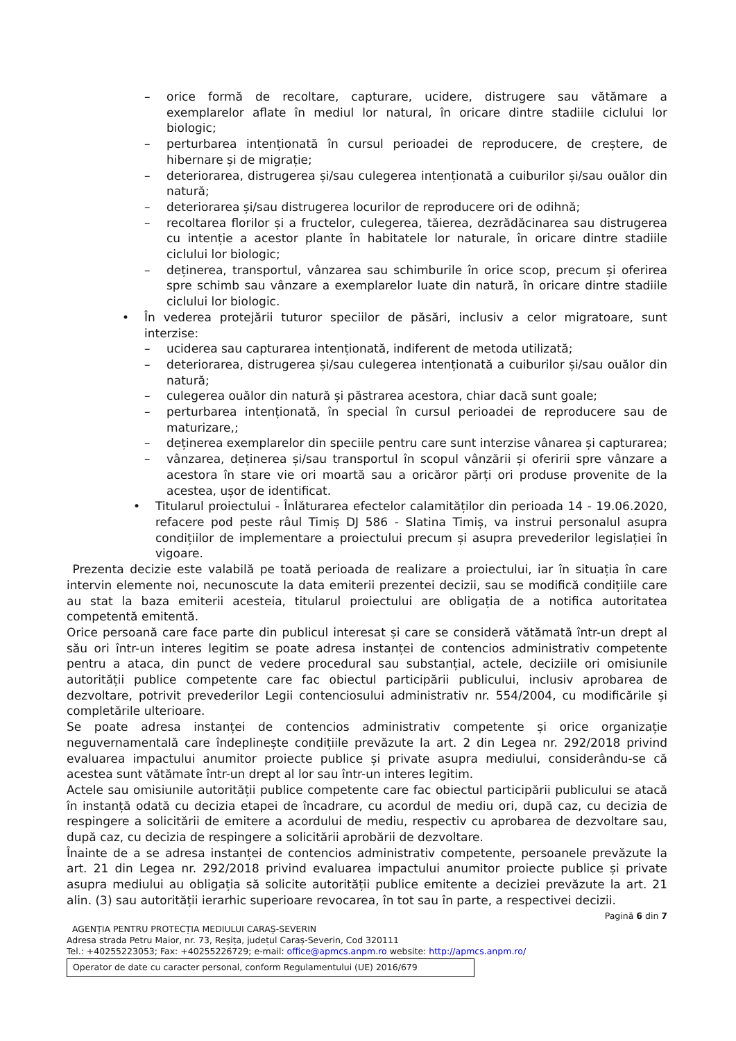– orice formă de recoltare, capturare, ucidere, distrugere sau vătămare a exemplarelor aflate în mediul lor natural, în oricare dintre stadiile ciclului lor biologic;
– perturbarea intenționată în cursul perioadei de reproducere, de creștere, de hibernare și de migrație;
– deteriorarea, distrugerea și/sau culegerea intenționată a cuiburilor și/sau ouălor din natură;
– deteriorarea și/sau distrugerea locurilor de reproducere ori de odihnă;
– recoltarea florilor și a fructelor, culegerea, tăierea, dezrădăcinarea sau distrugerea cu intenție a acestor plante în habitatele lor naturale, în oricare dintre stadiile ciclului lor biologic;
– deținerea, transportul, vânzarea sau schimburile în orice scop, precum și oferirea spre schimb sau vânzare a exemplarelor luate din natură, în oricare dintre stadiile ciclului lor biologic.
• În vederea protejării tuturor speciilor de păsări, inclusiv a celor migratoare, sunt interzise:
– uciderea sau capturarea intenționată, indiferent de metoda utilizată;
– deteriorarea, distrugerea și/sau culegerea intenționată a cuiburilor și/sau ouălor din natură;
– culegerea ouălor din natură și păstrarea acestora, chiar dacă sunt goale;
– perturbarea intenționată, în special în cursul perioadei de reproducere sau de maturizare,;
– deținerea exemplarelor din speciile pentru care sunt interzise vânarea și capturarea;
– vânzarea, deținerea și/sau transportul în scopul vânzării și oferirii spre vânzare a acestora în stare vie ori moartă sau a oricăror părți ori produse provenite de la acestea, ușor de identificat.
• Titularul proiectului - Înlăturarea efectelor calamităților din perioada 14 - 19.06.2020, refacere pod peste râul Timiș DJ 586 - Slatina Timiș, va instrui personalul asupra condițiilor de implementare a proiectului precum și asupra prevederilor legislației în vigoare.
Prezenta decizie este valabilă pe toată perioada de realizare a proiectului, iar în situația în care intervin elemente noi, necunoscute la data emiterii prezentei decizii, sau se modifică condițiile care au stat la baza emiterii acesteia, titularul proiectului are obligația de a notifica autoritatea competentă emitentă.
Orice persoană care face parte din publicul interesat și care se consideră vătămată într-un drept al său ori într-un interes legitim se poate adresa instanței de contencios administrativ competente pentru a ataca, din punct de vedere procedural sau substanțial, actele, deciziile ori omisiunile autorității publice competente care fac obiectul participării publicului, inclusiv aprobarea de dezvoltare, potrivit prevederilor Legii contenciosului administrativ nr. 554/2004, cu modificările și completările ulterioare.
Se poate adresa instanței de contencios administrativ competente și orice organizație neguvernamentală care îndeplinește condițiile prevăzute la art. 2 din Legea nr. 292/2018 privind evaluarea impactului anumitor proiecte publice și private asupra mediului, considerându-se că acestea sunt vătămate într-un drept al lor sau într-un interes legitim.
Actele sau omisiunile autorității publice competente care fac obiectul participării publicului se atacă în instanță odată cu decizia etapei de încadrare, cu acordul de mediu ori, după caz, cu decizia de respingere a solicitării de emitere a acordului de mediu, respectiv cu aprobarea de dezvoltare sau, după caz, cu decizia de respingere a solicitării aprobării de dezvoltare.
Înainte de a se adresa instanței de contencios administrativ competente, persoanele prevăzute la art. 21 din Legea nr. 292/2018 privind evaluarea impactului anumitor proiecte publice și private asupra mediului au obligația să solicite autorității publice emitente a deciziei prevăzute la art. 21 alin. (3) sau autorității ierarhic superioare revocarea, în tot sau în parte, a respectivei decizii.
Pagină 6 din 7
AGENȚIA PENTRU PROTECȚIA MEDIULUI CARAȘ-SEVERIN
Adresa strada Petru Maior, nr. 73, Reșița, județul Caraș-Severin, Cod 320111
Tel.: +40255223053; Fax: +40255226729; e-mail: office@apmcs.anpm.ro website: http://apmcs.anpm.ro/
Operator de date cu caracter personal, conform Regulamentului (UE) 2016/679